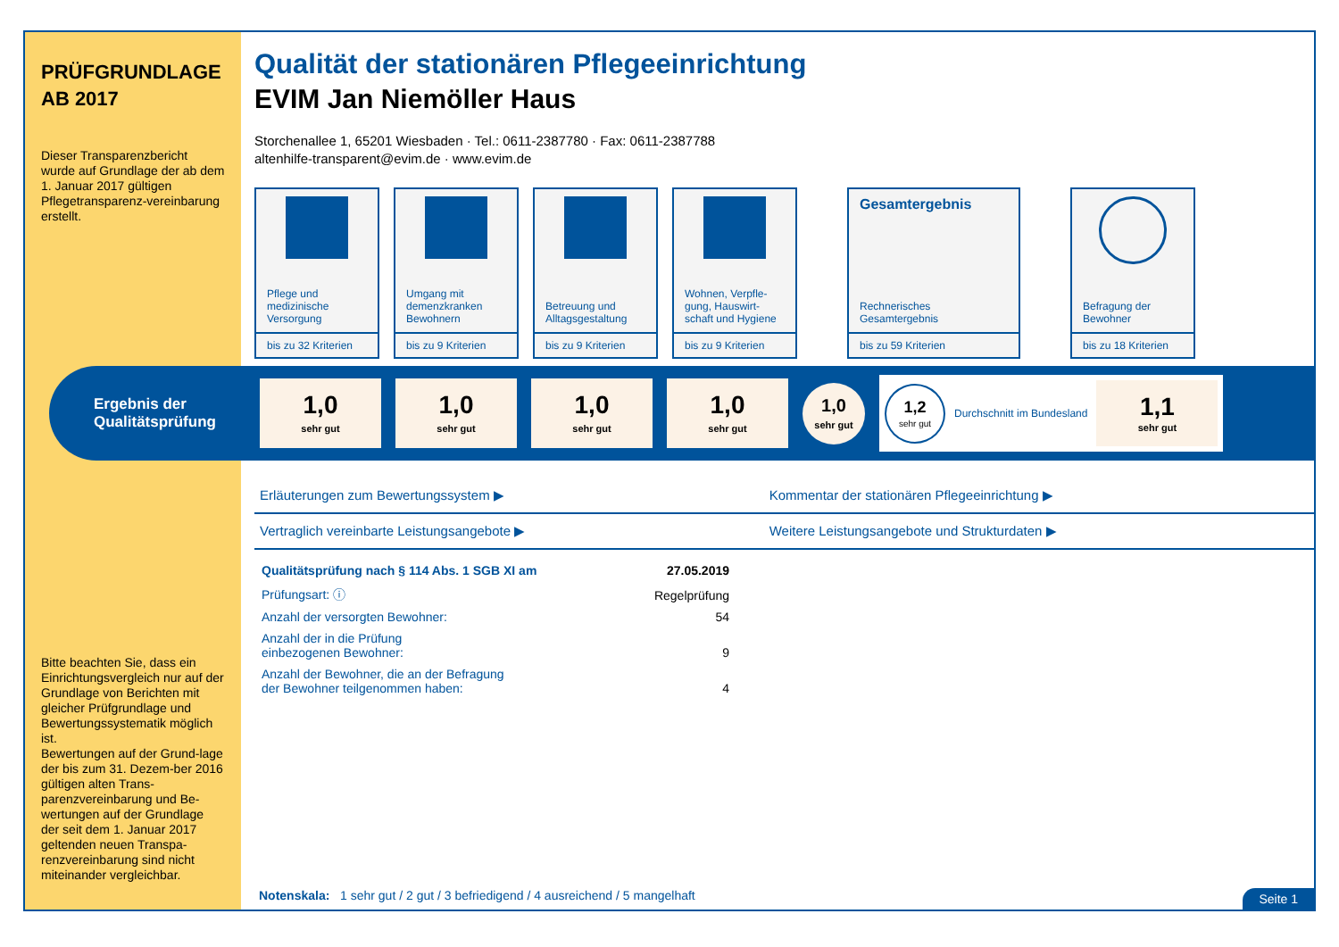PRÜFGRUNDLAGE AB 2017
Dieser Transparenzbericht wurde auf Grundlage der ab dem 1. Januar 2017 gültigen Pflegetransparenz-vereinbarung erstellt.
Bitte beachten Sie, dass ein Einrichtungsvergleich nur auf der Grundlage von Berichten mit gleicher Prüfgrundlage und Bewertungssystematik möglich ist.
Bewertungen auf der Grund-lage der bis zum 31. Dezem-ber 2016 gültigen alten Trans-parenzvereinbarung und Be-wertungen auf der Grundlage der seit dem 1. Januar 2017 geltenden neuen Transpa-renzvereinbarung sind nicht miteinander vergleichbar.
Qualität der stationären Pflegeeinrichtung
EVIM Jan Niemöller Haus
Storchenallee 1, 65201 Wiesbaden · Tel.: 0611-2387780 · Fax: 0611-2387788
altenhilfe-transparent@evim.de · www.evim.de
Pflege und medizinische Versorgung
bis zu 32 Kriterien
Umgang mit demenzkranken Bewohnern
bis zu 9 Kriterien
Betreuung und Alltagsgestaltung
bis zu 9 Kriterien
Wohnen, Verpfle-gung, Hauswirt-schaft und Hygiene
bis zu 9 Kriterien
Gesamtergebnis
Rechnerisches Gesamtergebnis
bis zu 59 Kriterien
Befragung der Bewohner
bis zu 18 Kriterien
Ergebnis der Qualitätsprüfung
1,0
sehr gut
1,0
sehr gut
1,0
sehr gut
1,0
sehr gut
1,0
sehr gut
1,2
sehr gut
Durchschnitt im Bundesland
1,1
sehr gut
| Erläuterungen zum Bewertungssystem ▶ | Kommentar der stationären Pflegeeinrichtung ▶ |
| Vertraglich vereinbarte Leistungsangebote ▶ | Weitere Leistungsangebote und Strukturdaten ▶ |
| Qualitätsprüfung nach § 114 Abs. 1 SGB XI am | 27.05.2019 |
| Prüfungsart: ⓘ | Regelprüfung |
| Anzahl der versorgten Bewohner: | 54 |
| Anzahl der in die Prüfung einbezogenen Bewohner: | 9 |
| Anzahl der Bewohner, die an der Befragung der Bewohner teilgenommen haben: | 4 |
Notenskala: 1 sehr gut / 2 gut / 3 befriedigend / 4 ausreichend / 5 mangelhaft
Seite 1